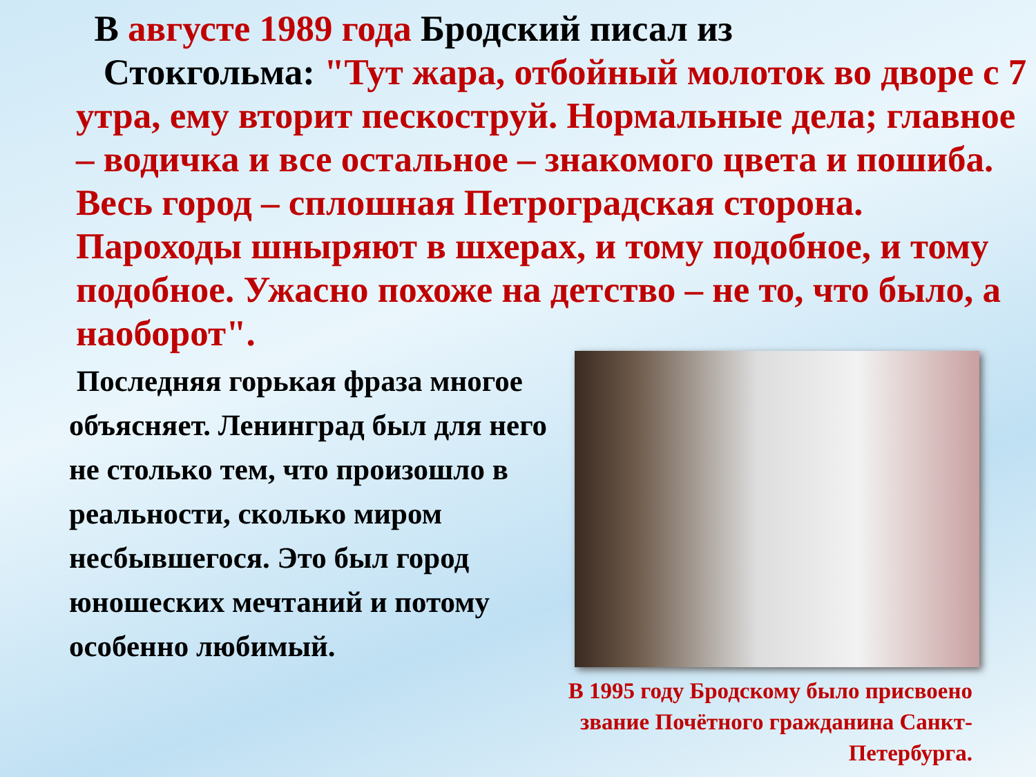В августе 1989 года Бродский писал из
Стокгольма: "Тут жара, отбойный молоток во дворе с 7 утра, ему вторит пескоструй. Нормальные дела; главное – водичка и все остальное – знакомого цвета и пошиба. Весь город – сплошная Петроградская сторона. Пароходы шныряют в шхерах, и тому подобное, и тому подобное. Ужасно похоже на детство – не то, что было, а наоборот".
Последняя горькая фраза многое объясняет. Ленинград был для него не столько тем, что произошло в реальности, сколько миром несбывшегося. Это был город юношеских мечтаний и потому особенно любимый.
В 1995 году Бродскому было присвоено звание Почётного гражданина Санкт-Петербурга.